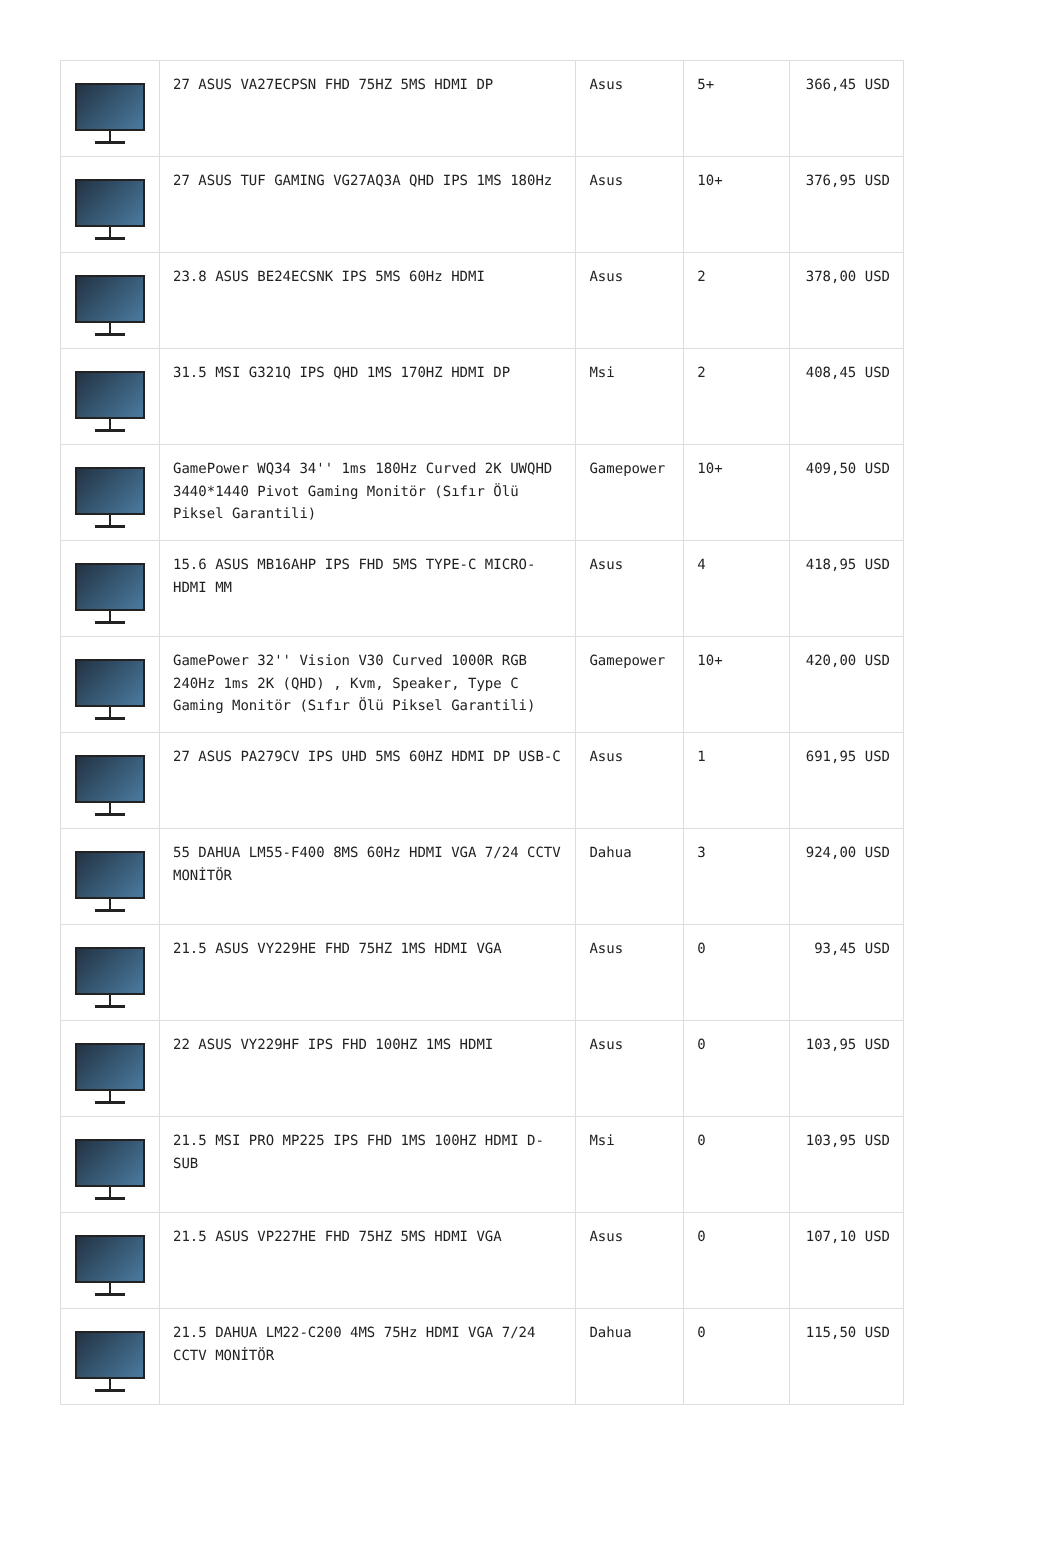| | 27 ASUS VA27ECPSN FHD 75HZ 5MS HDMI DP | Asus | 5+ | 366,45 USD |
| | 27 ASUS TUF GAMING VG27AQ3A QHD IPS 1MS 180Hz | Asus | 10+ | 376,95 USD |
| | 23.8 ASUS BE24ECSNK IPS 5MS 60Hz HDMI | Asus | 2 | 378,00 USD |
| | 31.5 MSI G321Q IPS QHD 1MS 170HZ HDMI DP | Msi | 2 | 408,45 USD |
| | GamePower WQ34 34'' 1ms 180Hz Curved 2K UWQHD 3440*1440 Pivot Gaming Monitör (Sıfır Ölü Piksel Garantili) | Gamepower | 10+ | 409,50 USD |
| | 15.6 ASUS MB16AHP IPS FHD 5MS TYPE-C MICRO-HDMI MM | Asus | 4 | 418,95 USD |
| | GamePower 32'' Vision V30 Curved 1000R RGB 240Hz 1ms 2K (QHD) , Kvm, Speaker, Type C Gaming Monitör (Sıfır Ölü Piksel Garantili) | Gamepower | 10+ | 420,00 USD |
| | 27 ASUS PA279CV IPS UHD 5MS 60HZ HDMI DP USB-C | Asus | 1 | 691,95 USD |
| | 55 DAHUA LM55-F400 8MS 60Hz HDMI VGA 7/24 CCTV MONİTÖR | Dahua | 3 | 924,00 USD |
| | 21.5 ASUS VY229HE FHD 75HZ 1MS HDMI VGA | Asus | 0 | 93,45 USD |
| | 22 ASUS VY229HF IPS FHD 100HZ 1MS HDMI | Asus | 0 | 103,95 USD |
| | 21.5 MSI PRO MP225 IPS FHD 1MS 100HZ HDMI D-SUB | Msi | 0 | 103,95 USD |
| | 21.5 ASUS VP227HE FHD 75HZ 5MS HDMI VGA | Asus | 0 | 107,10 USD |
| | 21.5 DAHUA LM22-C200 4MS 75Hz HDMI VGA 7/24 CCTV MONİTÖR | Dahua | 0 | 115,50 USD |